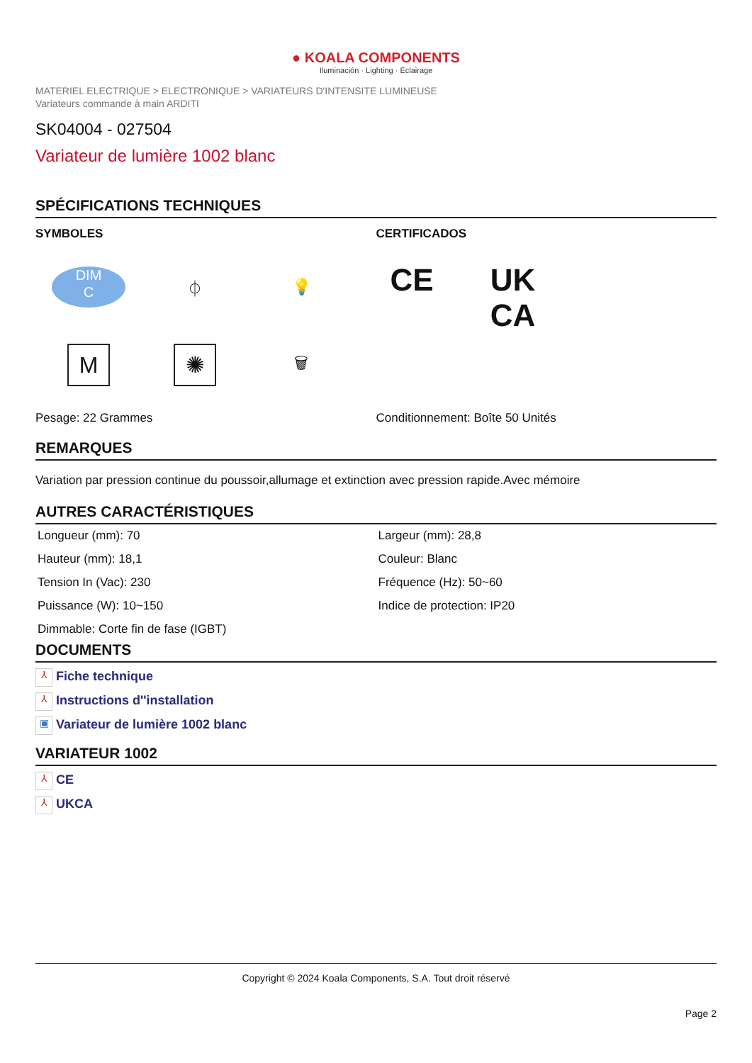● KOALA COMPONENTS
Iluminación · Lighting · Éclairage
MATERIEL ELECTRIQUE > ELECTRONIQUE > VARIATEURS D'INTENSITE LUMINEUSE
Variateurs commande à main ARDITI
SK04004 - 027504
Variateur de lumière 1002 blanc
SPÉCIFICATIONS TECHNIQUES
SYMBOLES
DIM
C
⏀
💡
M
✺
🗑
CERTIFICADOS
CE UK
CA
Pesage: 22 Grammes Conditionnement: Boîte 50 Unités
REMARQUES
Variation par pression continue du poussoir,allumage et extinction avec pression rapide.Avec mémoire
AUTRES CARACTÉRISTIQUES
| Longueur (mm): 70 | Largeur (mm): 28,8 |
| Hauteur (mm): 18,1 | Couleur: Blanc |
| Tension In (Vac): 230 | Fréquence (Hz): 50~60 |
| Puissance (W): 10~150 | Indice de protection: IP20 |
| Dimmable: Corte fin de fase (IGBT) | |
DOCUMENTS
⅄ Fiche technique
⅄ Instructions d''installation
▣ Variateur de lumière 1002 blanc
VARIATEUR 1002
⅄ CE
⅄ UKCA
Copyright © 2024 Koala Components, S.A. Tout droit réservé
Page 2